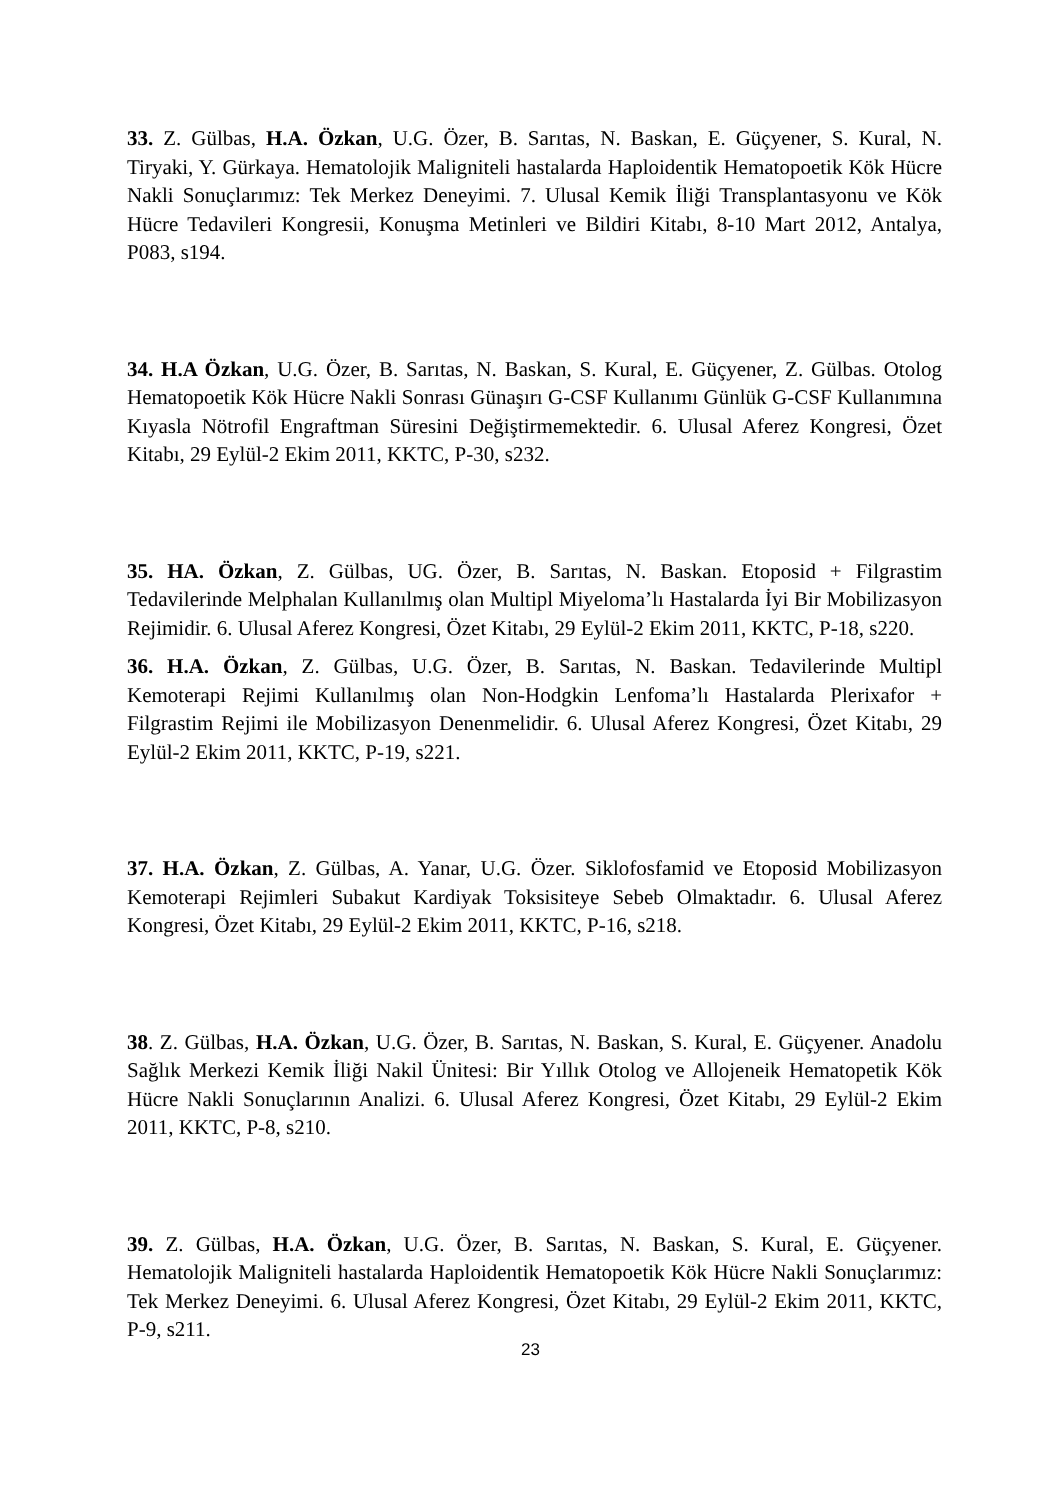33. Z. Gülbas, H.A. Özkan, U.G. Özer, B. Sarıtas, N. Baskan, E. Güçyener, S. Kural, N. Tiryaki, Y. Gürkaya. Hematolojik Maligniteli hastalarda Haploidentik Hematopoetik Kök Hücre Nakli Sonuçlarımız: Tek Merkez Deneyimi. 7. Ulusal Kemik İliği Transplantasyonu ve Kök Hücre Tedavileri Kongresii, Konuşma Metinleri ve Bildiri Kitabı, 8-10 Mart 2012, Antalya, P083, s194.
34. H.A Özkan, U.G. Özer, B. Sarıtas, N. Baskan, S. Kural, E. Güçyener, Z. Gülbas. Otolog Hematopoetik Kök Hücre Nakli Sonrası Günaşırı G-CSF Kullanımı Günlük G-CSF Kullanımına Kıyasla Nötrofil Engraftman Süresini Değiştirmemektedir. 6. Ulusal Aferez Kongresi, Özet Kitabı, 29 Eylül-2 Ekim 2011, KKTC, P-30, s232.
35. HA. Özkan, Z. Gülbas, UG. Özer, B. Sarıtas, N. Baskan. Etoposid + Filgrastim Tedavilerinde Melphalan Kullanılmış olan Multipl Miyeloma’lı Hastalarda İyi Bir Mobilizasyon Rejimidir. 6. Ulusal Aferez Kongresi, Özet Kitabı, 29 Eylül-2 Ekim 2011, KKTC, P-18, s220.
36. H.A. Özkan, Z. Gülbas, U.G. Özer, B. Sarıtas, N. Baskan. Tedavilerinde Multipl Kemoterapi Rejimi Kullanılmış olan Non-Hodgkin Lenfoma’lı Hastalarda Plerixafor + Filgrastim Rejimi ile Mobilizasyon Denenmelidir. 6. Ulusal Aferez Kongresi, Özet Kitabı, 29 Eylül-2 Ekim 2011, KKTC, P-19, s221.
37. H.A. Özkan, Z. Gülbas, A. Yanar, U.G. Özer. Siklofosfamid ve Etoposid Mobilizasyon Kemoterapi Rejimleri Subakut Kardiyak Toksisiteye Sebeb Olmaktadır. 6. Ulusal Aferez Kongresi, Özet Kitabı, 29 Eylül-2 Ekim 2011, KKTC, P-16, s218.
38. Z. Gülbas, H.A. Özkan, U.G. Özer, B. Sarıtas, N. Baskan, S. Kural, E. Güçyener. Anadolu Sağlık Merkezi Kemik İliği Nakil Ünitesi: Bir Yıllık Otolog ve Allojeneik Hematopetik Kök Hücre Nakli Sonuçlarının Analizi. 6. Ulusal Aferez Kongresi, Özet Kitabı, 29 Eylül-2 Ekim 2011, KKTC, P-8, s210.
39. Z. Gülbas, H.A. Özkan, U.G. Özer, B. Sarıtas, N. Baskan, S. Kural, E. Güçyener. Hematolojik Maligniteli hastalarda Haploidentik Hematopoetik Kök Hücre Nakli Sonuçlarımız: Tek Merkez Deneyimi. 6. Ulusal Aferez Kongresi, Özet Kitabı, 29 Eylül-2 Ekim 2011, KKTC, P-9, s211.
23